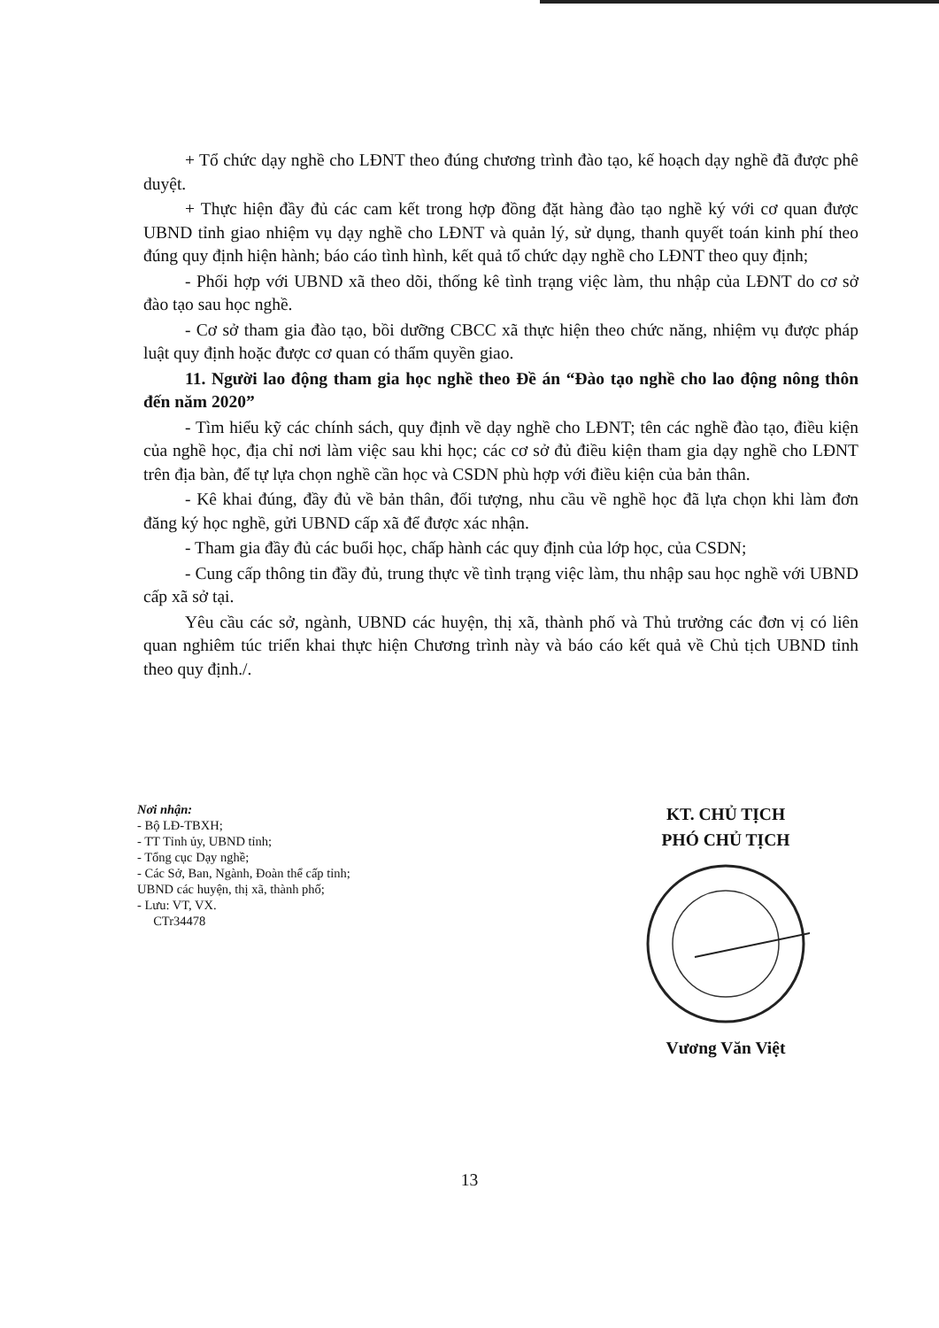+ Tổ chức dạy nghề cho LĐNT theo đúng chương trình đào tạo, kế hoạch dạy nghề đã được phê duyệt.
+ Thực hiện đầy đủ các cam kết trong hợp đồng đặt hàng đào tạo nghề ký với cơ quan được UBND tỉnh giao nhiệm vụ dạy nghề cho LĐNT và quản lý, sử dụng, thanh quyết toán kinh phí theo đúng quy định hiện hành; báo cáo tình hình, kết quả tổ chức dạy nghề cho LĐNT theo quy định;
- Phối hợp với UBND xã theo dõi, thống kê tình trạng việc làm, thu nhập của LĐNT do cơ sở đào tạo sau học nghề.
- Cơ sở tham gia đào tạo, bồi dưỡng CBCC xã thực hiện theo chức năng, nhiệm vụ được pháp luật quy định hoặc được cơ quan có thẩm quyền giao.
11. Người lao động tham gia học nghề theo Đề án “Đào tạo nghề cho lao động nông thôn đến năm 2020”
- Tìm hiểu kỹ các chính sách, quy định về dạy nghề cho LĐNT; tên các nghề đào tạo, điều kiện của nghề học, địa chỉ nơi làm việc sau khi học; các cơ sở đủ điều kiện tham gia dạy nghề cho LĐNT trên địa bàn, để tự lựa chọn nghề cần học và CSDN phù hợp với điều kiện của bản thân.
- Kê khai đúng, đầy đủ về bản thân, đối tượng, nhu cầu về nghề học đã lựa chọn khi làm đơn đăng ký học nghề, gửi UBND cấp xã để được xác nhận.
- Tham gia đầy đủ các buổi học, chấp hành các quy định của lớp học, của CSDN;
- Cung cấp thông tin đầy đủ, trung thực về tình trạng việc làm, thu nhập sau học nghề với UBND cấp xã sở tại.
Yêu cầu các sở, ngành, UBND các huyện, thị xã, thành phố và Thủ trưởng các đơn vị có liên quan nghiêm túc triển khai thực hiện Chương trình này và báo cáo kết quả về Chủ tịch UBND tỉnh theo quy định./.
Nơi nhận:
- Bộ LĐ-TBXH;
- TT Tỉnh ủy, UBND tỉnh;
- Tổng cục Dạy nghề;
- Các Sở, Ban, Ngành, Đoàn thể cấp tỉnh;
UBND các huyện, thị xã, thành phố;
- Lưu: VT, VX.
CTr34478
KT. CHỦ TỊCH
PHÓ CHỦ TỊCH
Vương Văn Việt
13